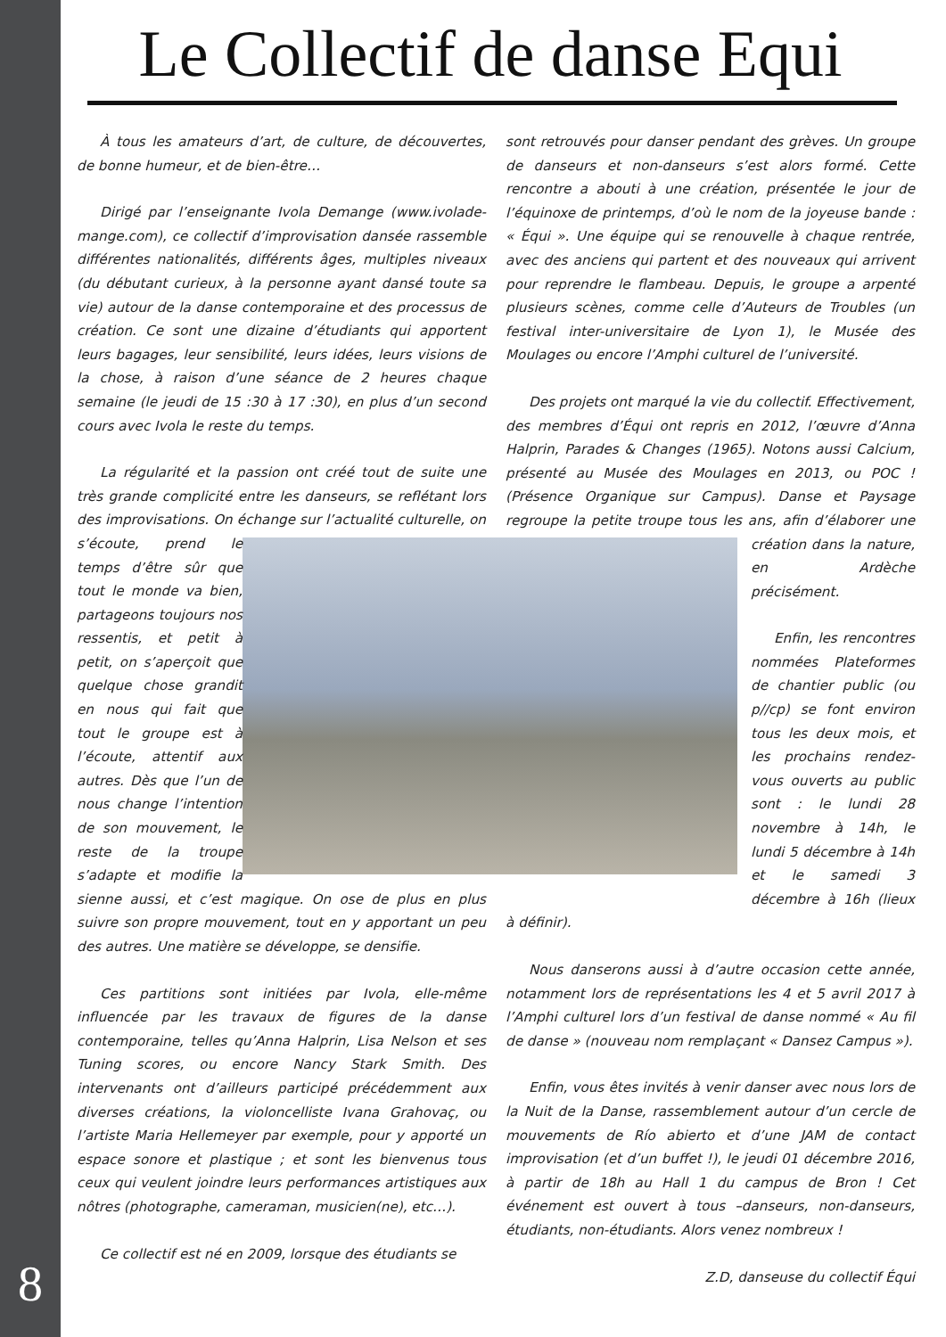8
Le Collectif de danse Equi
À tous les amateurs d’art, de culture, de découvertes, de bonne humeur, et de bien-être…
Dirigé par l’enseignante Ivola Demange (www.ivolade-mange.com), ce collectif d’improvisation dansée rassemble différentes nationalités, différents âges, multiples niveaux (du débutant curieux, à la personne ayant dansé toute sa vie) autour de la danse contemporaine et des processus de création. Ce sont une dizaine d’étudiants qui apportent leurs bagages, leur sensibilité, leurs idées, leurs visions de la chose, à raison d’une séance de 2 heures chaque semaine (le jeudi de 15 :30 à 17 :30), en plus d’un second cours avec Ivola le reste du temps.
La régularité et la passion ont créé tout de suite une très grande complicité entre les danseurs, se reflétant lors des improvisations. On échange sur l’actualité culturelle, on s’écoute, prend le temps d’être sûr que tout le monde va bien, partageons toujours nos ressentis, et petit à petit, on s’aperçoit que quelque chose grandit en nous qui fait que tout le groupe est à l’écoute, attentif aux autres. Dès que l’un de nous change l’intention de son mouvement, le reste de la troupe s’adapte et modifie la sienne aussi, et c’est magique. On ose de plus en plus suivre son propre mouvement, tout en y apportant un peu des autres. Une matière se développe, se densifie.
Ces partitions sont initiées par Ivola, elle-même influencée par les travaux de figures de la danse contemporaine, telles qu’Anna Halprin, Lisa Nelson et ses Tuning scores, ou encore Nancy Stark Smith. Des intervenants ont d’ailleurs participé précédemment aux diverses créations, la violoncelliste Ivana Grahovaç, ou l’artiste Maria Hellemeyer par exemple, pour y apporté un espace sonore et plastique ; et sont les bienvenus tous ceux qui veulent joindre leurs performances artistiques aux nôtres (photographe, cameraman, musicien(ne), etc…).
Ce collectif est né en 2009, lorsque des étudiants se
sont retrouvés pour danser pendant des grèves. Un groupe de danseurs et non-danseurs s’est alors formé. Cette rencontre a abouti à une création, présentée le jour de l’équinoxe de printemps, d’où le nom de la joyeuse bande : « Équi ». Une équipe qui se renouvelle à chaque rentrée, avec des anciens qui partent et des nouveaux qui arrivent pour reprendre le flambeau. Depuis, le groupe a arpenté plusieurs scènes, comme celle d’Auteurs de Troubles (un festival inter-universitaire de Lyon 1), le Musée des Moulages ou encore l’Amphi culturel de l’université.
Des projets ont marqué la vie du collectif. Effectivement, des membres d’Équi ont repris en 2012, l’œuvre d’Anna Halprin, Parades & Changes (1965). Notons aussi Calcium, présenté au Musée des Moulages en 2013, ou POC ! (Présence Organique sur Campus). Danse et Paysage regroupe la petite troupe tous les ans, afin d’élaborer une création dans la nature, en Ardèche précisément.
Enfin, les rencontres nommées Plateformes de chantier public (ou p//cp) se font environ tous les deux mois, et les prochains rendez-vous ouverts au public sont : le lundi 28 novembre à 14h, le lundi 5 décembre à 14h et le samedi 3 décembre à 16h (lieux à définir).
Nous danserons aussi à d’autre occasion cette année, notamment lors de représentations les 4 et 5 avril 2017 à l’Amphi culturel lors d’un festival de danse nommé « Au fil de danse » (nouveau nom remplaçant « Dansez Campus »).
Enfin, vous êtes invités à venir danser avec nous lors de la Nuit de la Danse, rassemblement autour d’un cercle de mouvements de Río abierto et d’une JAM de contact improvisation (et d’un buffet !), le jeudi 01 décembre 2016, à partir de 18h au Hall 1 du campus de Bron ! Cet événement est ouvert à tous –danseurs, non-danseurs, étudiants, non-étudiants. Alors venez nombreux !
Z.D, danseuse du collectif Équi